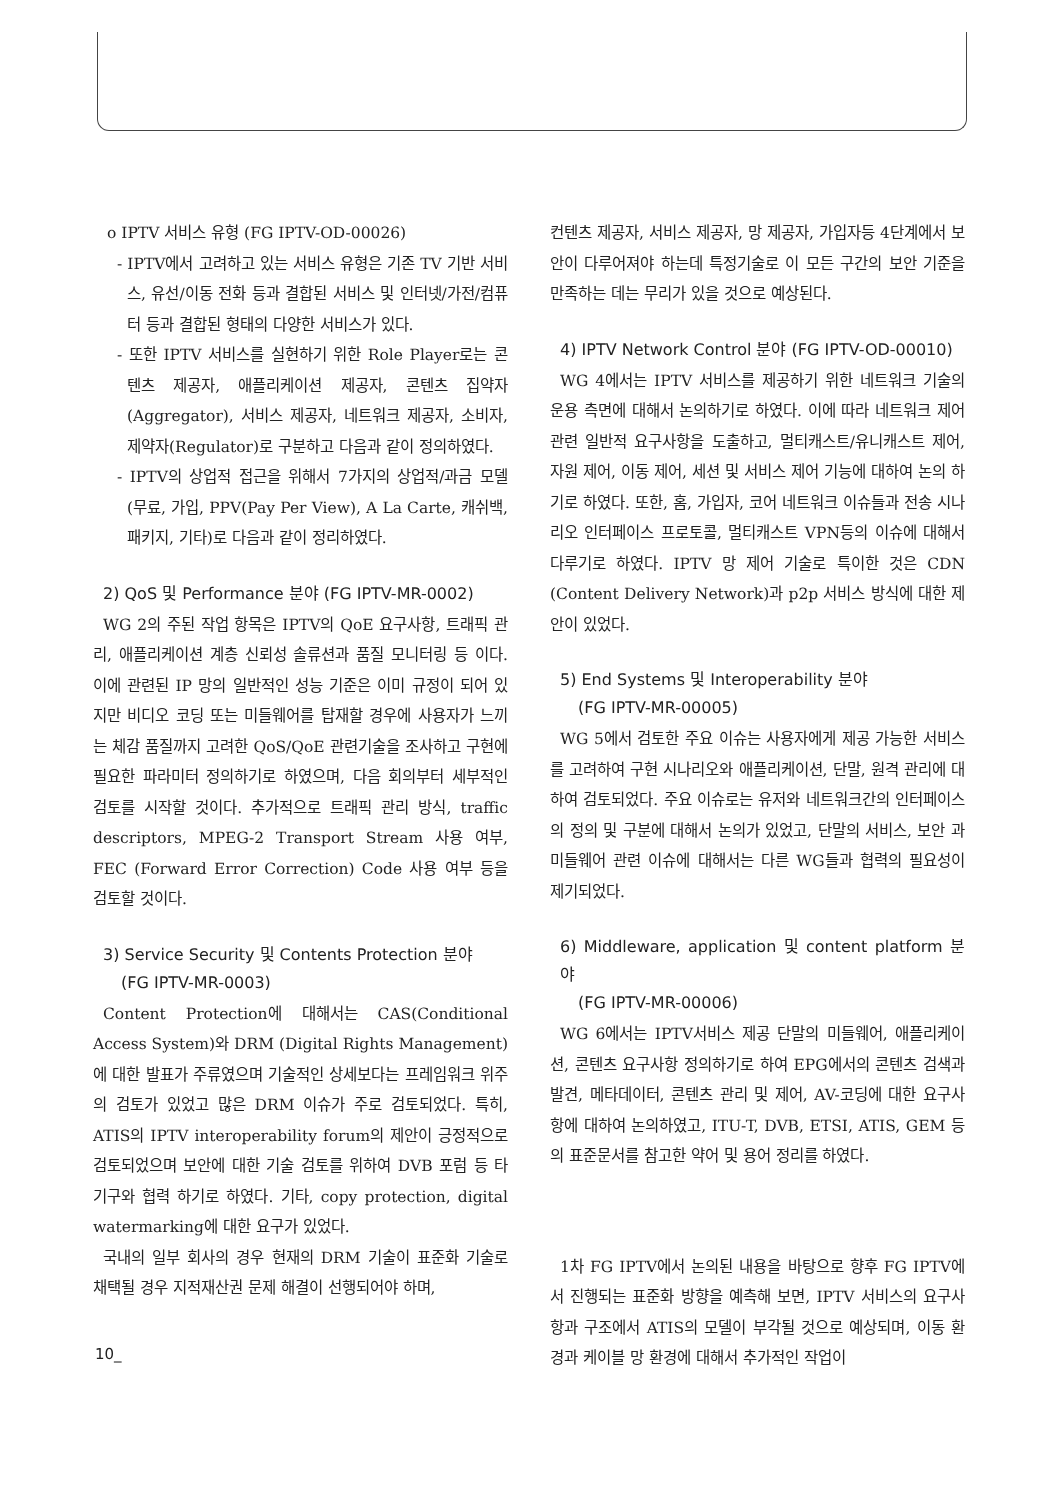o IPTV 서비스 유형 (FG IPTV-OD-00026)
- IPTV에서 고려하고 있는 서비스 유형은 기존 TV 기반 서비스, 유선/이동 전화 등과 결합된 서비스 및 인터넷/가전/컴퓨터 등과 결합된 형태의 다양한 서비스가 있다.
- 또한 IPTV 서비스를 실현하기 위한 Role Player로는 콘텐츠 제공자, 애플리케이션 제공자, 콘텐츠 집약자(Aggregator), 서비스 제공자, 네트워크 제공자, 소비자, 제약자(Regulator)로 구분하고 다음과 같이 정의하였다.
- IPTV의 상업적 접근을 위해서 7가지의 상업적/과금 모델(무료, 가입, PPV(Pay Per View), A La Carte, 캐쉬백, 패키지, 기타)로 다음과 같이 정리하였다.
2) QoS 및 Performance 분야 (FG IPTV-MR-0002)
WG 2의 주된 작업 항목은 IPTV의 QoE 요구사항, 트래픽 관리, 애플리케이션 계층 신뢰성 솔류션과 품질 모니터링 등 이다. 이에 관련된 IP 망의 일반적인 성능 기준은 이미 규정이 되어 있지만 비디오 코딩 또는 미들웨어를 탑재할 경우에 사용자가 느끼는 체감 품질까지 고려한 QoS/QoE 관련기술을 조사하고 구현에 필요한 파라미터 정의하기로 하였으며, 다음 회의부터 세부적인 검토를 시작할 것이다. 추가적으로 트래픽 관리 방식, traffic descriptors, MPEG-2 Transport Stream 사용 여부, FEC (Forward Error Correction) Code 사용 여부 등을 검토할 것이다.
3) Service Security 및 Contents Protection 분야
(FG IPTV-MR-0003)
Content Protection에 대해서는 CAS(Conditional Access System)와 DRM (Digital Rights Management)에 대한 발표가 주류였으며 기술적인 상세보다는 프레임워크 위주의 검토가 있었고 많은 DRM 이슈가 주로 검토되었다. 특히, ATIS의 IPTV interoperability forum의 제안이 긍정적으로 검토되었으며 보안에 대한 기술 검토를 위하여 DVB 포럼 등 타 기구와 협력 하기로 하였다. 기타, copy protection, digital watermarking에 대한 요구가 있었다.
국내의 일부 회사의 경우 현재의 DRM 기술이 표준화 기술로 채택될 경우 지적재산권 문제 해결이 선행되어야 하며,
컨텐츠 제공자, 서비스 제공자, 망 제공자, 가입자등 4단계에서 보안이 다루어져야 하는데 특정기술로 이 모든 구간의 보안 기준을 만족하는 데는 무리가 있을 것으로 예상된다.
4) IPTV Network Control 분야 (FG IPTV-OD-00010)
WG 4에서는 IPTV 서비스를 제공하기 위한 네트워크 기술의 운용 측면에 대해서 논의하기로 하였다. 이에 따라 네트워크 제어 관련 일반적 요구사항을 도출하고, 멀티캐스트/유니캐스트 제어, 자원 제어, 이동 제어, 세션 및 서비스 제어 기능에 대하여 논의 하기로 하였다. 또한, 홈, 가입자, 코어 네트워크 이슈들과 전송 시나리오 인터페이스 프로토콜, 멀티캐스트 VPN등의 이슈에 대해서 다루기로 하였다. IPTV 망 제어 기술로 특이한 것은 CDN (Content Delivery Network)과 p2p 서비스 방식에 대한 제안이 있었다.
5) End Systems 및 Interoperability 분야
(FG IPTV-MR-00005)
WG 5에서 검토한 주요 이슈는 사용자에게 제공 가능한 서비스를 고려하여 구현 시나리오와 애플리케이션, 단말, 원격 관리에 대하여 검토되었다. 주요 이슈로는 유저와 네트워크간의 인터페이스의 정의 및 구분에 대해서 논의가 있었고, 단말의 서비스, 보안 과 미들웨어 관련 이슈에 대해서는 다른 WG들과 협력의 필요성이 제기되었다.
6) Middleware, application 및 content platform 분야
(FG IPTV-MR-00006)
WG 6에서는 IPTV서비스 제공 단말의 미들웨어, 애플리케이션, 콘텐츠 요구사항 정의하기로 하여 EPG에서의 콘텐츠 검색과 발견, 메타데이터, 콘텐츠 관리 및 제어, AV-코딩에 대한 요구사항에 대하여 논의하였고, ITU-T, DVB, ETSI, ATIS, GEM 등의 표준문서를 참고한 약어 및 용어 정리를 하였다.
1차 FG IPTV에서 논의된 내용을 바탕으로 향후 FG IPTV에서 진행되는 표준화 방향을 예측해 보면, IPTV 서비스의 요구사항과 구조에서 ATIS의 모델이 부각될 것으로 예상되며, 이동 환경과 케이블 망 환경에 대해서 추가적인 작업이
10_